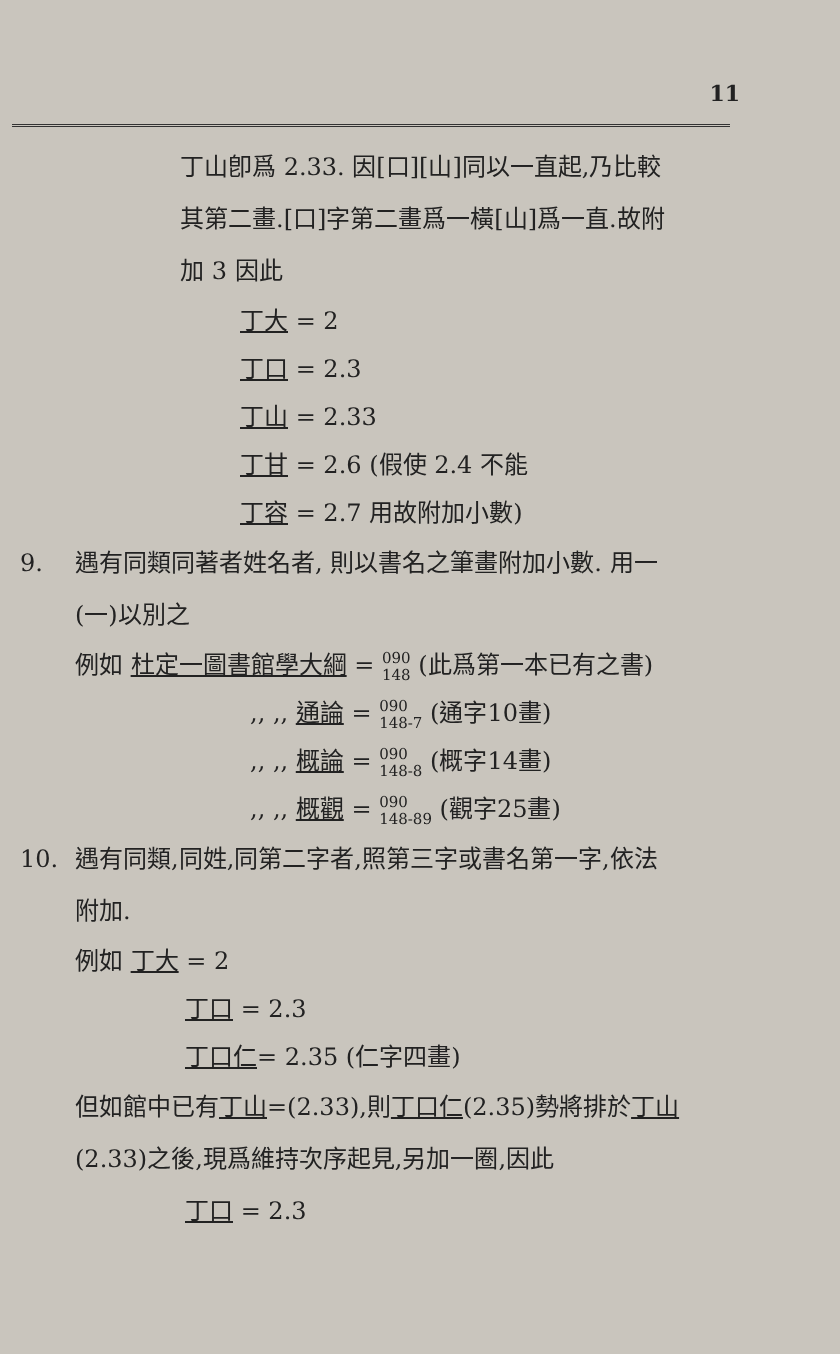11
丁山卽爲 2.33. 因[口][山]同以一直起,乃比較
其第二畫.[口]字第二畫爲一橫[山]爲一直.故附
加 3 因此
丁大 = 2
丁口 = 2.3
丁山 = 2.33
丁甘 = 2.6 (假使 2.4 不能
丁容 = 2.7 用故附加小數)
9. 遇有同類同著者姓名者, 則以書名之筆畫附加小數. 用一
(一)以別之
例如 杜定一圖書館學大綱 = 090
148 (此爲第一本已有之書)
,, ,, 通論 = 090
148-7 (通字10畫)
,, ,, 概論 = 090
148-8 (概字14畫)
,, ,, 概觀 = 090
148-89 (觀字25畫)
10. 遇有同類,同姓,同第二字者,照第三字或書名第一字,依法
附加.
例如 丁大 = 2
丁口 = 2.3
丁口仁= 2.35 (仁字四畫)
但如館中已有丁山=(2.33),則丁口仁(2.35)勢將排於丁山
(2.33)之後,現爲維持次序起見,另加一圈,因此
丁口 = 2.3